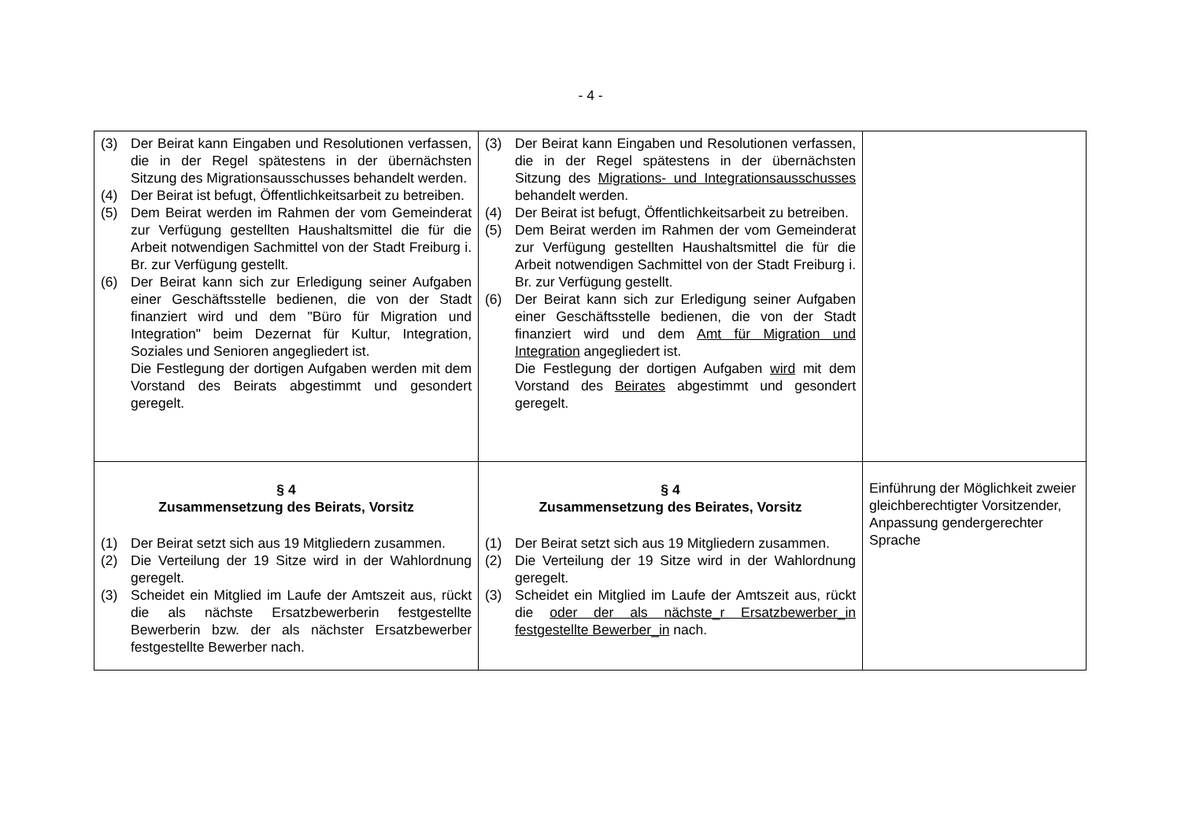- 4 -
| (3) Der Beirat kann Eingaben und Resolutionen verfassen, die in der Regel spätestens in der übernächsten Sitzung des Migrationsausschusses behandelt werden. (4) Der Beirat ist befugt, Öffentlichkeitsarbeit zu betreiben. (5) Dem Beirat werden im Rahmen der vom Gemeinderat zur Verfügung gestellten Haushaltsmittel die für die Arbeit notwendigen Sachmittel von der Stadt Freiburg i. Br. zur Verfügung gestellt. (6) Der Beirat kann sich zur Erledigung seiner Aufgaben einer Geschäftsstelle bedienen, die von der Stadt finanziert wird und dem "Büro für Migration und Integration" beim Dezernat für Kultur, Integration, Soziales und Senioren angegliedert ist. Die Festlegung der dortigen Aufgaben werden mit dem Vorstand des Beirats abgestimmt und gesondert geregelt. | (3) Der Beirat kann Eingaben und Resolutionen verfassen, die in der Regel spätestens in der übernächsten Sitzung des Migrations- und Integrationsausschusses behandelt werden. (4) Der Beirat ist befugt, Öffentlichkeitsarbeit zu betreiben. (5) Dem Beirat werden im Rahmen der vom Gemeinderat zur Verfügung gestellten Haushaltsmittel die für die Arbeit notwendigen Sachmittel von der Stadt Freiburg i. Br. zur Verfügung gestellt. (6) Der Beirat kann sich zur Erledigung seiner Aufgaben einer Geschäftsstelle bedienen, die von der Stadt finanziert wird und dem Amt für Migration und Integration angegliedert ist. Die Festlegung der dortigen Aufgaben wird mit dem Vorstand des Beirates abgestimmt und gesondert geregelt. | |
| § 4 Zusammensetzung des Beirats, Vorsitz (1) Der Beirat setzt sich aus 19 Mitgliedern zusammen. (2) Die Verteilung der 19 Sitze wird in der Wahlordnung geregelt. (3) Scheidet ein Mitglied im Laufe der Amtszeit aus, rückt die als nächste Ersatzbewerberin festgestellte Bewerberin bzw. der als nächster Ersatzbewerber festgestellte Bewerber nach. | § 4 Zusammensetzung des Beirates, Vorsitz (1) Der Beirat setzt sich aus 19 Mitgliedern zusammen. (2) Die Verteilung der 19 Sitze wird in der Wahlordnung geregelt. (3) Scheidet ein Mitglied im Laufe der Amtszeit aus, rückt die oder der als nächste_r Ersatzbewerber_in festgestellte Bewerber_in nach. | Einführung der Möglichkeit zweier gleichberechtigter Vorsitzender, Anpassung gendergerechter Sprache |